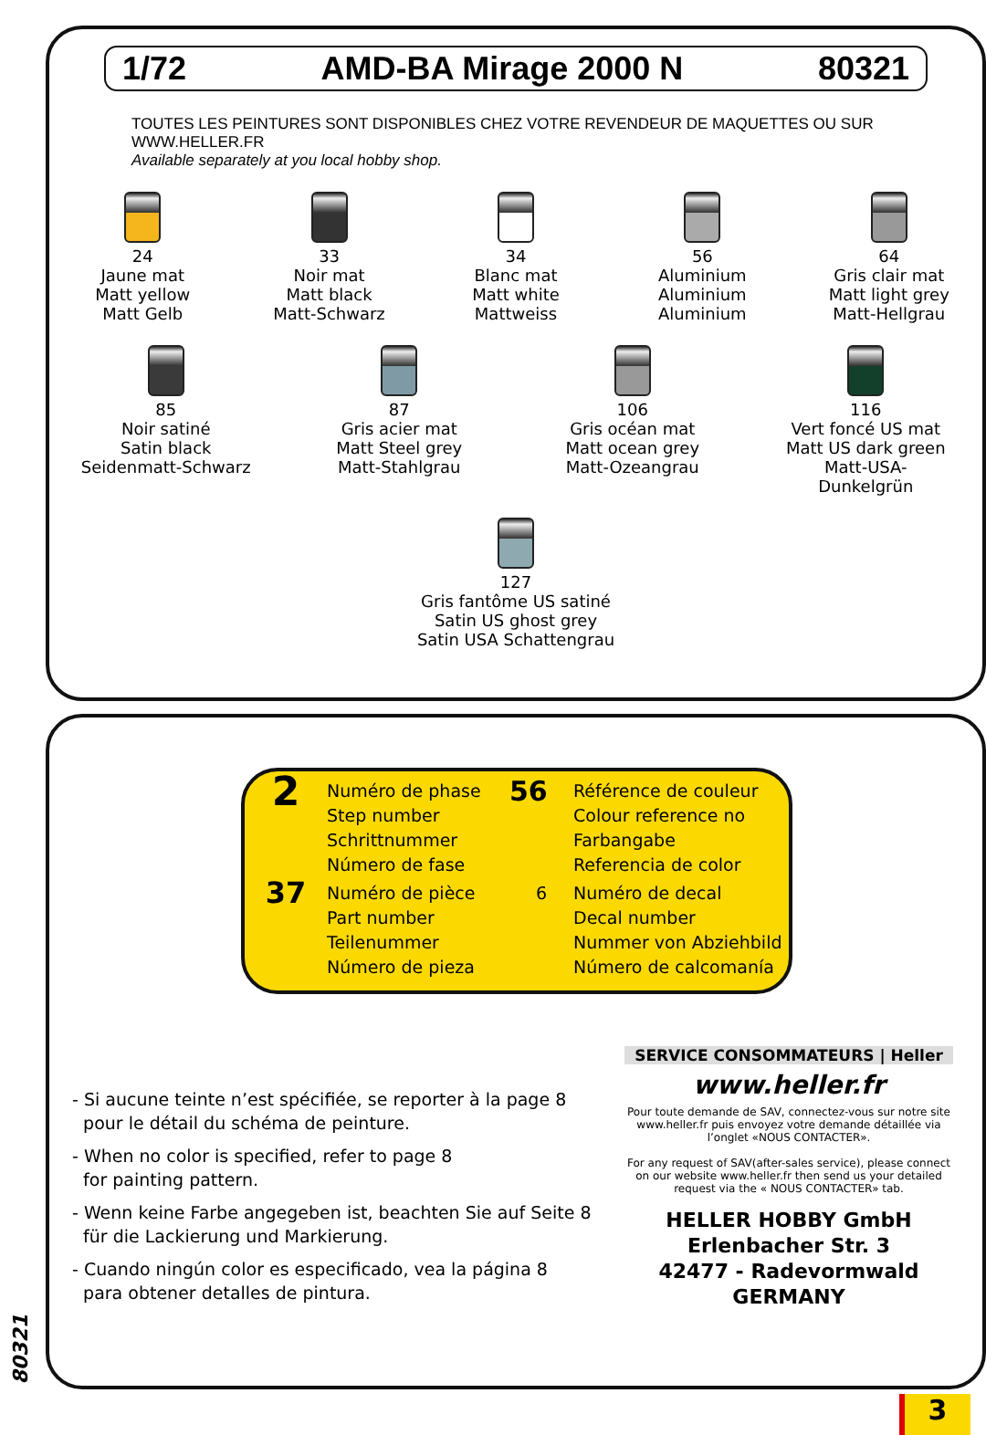1/72 AMD-BA Mirage 2000 N 80321
TOUTES LES PEINTURES SONT DISPONIBLES CHEZ VOTRE REVENDEUR DE MAQUETTES OU SUR WWW.HELLER.FR
Available separately at you local hobby shop.
24
Jaune mat
Matt yellow
Matt Gelb
33
Noir mat
Matt black
Matt-Schwarz
34
Blanc mat
Matt white
Mattweiss
56
Aluminium
Aluminium
Aluminium
64
Gris clair mat
Matt light grey
Matt-Hellgrau
85
Noir satiné
Satin black
Seidenmatt-Schwarz
87
Gris acier mat
Matt Steel grey
Matt-Stahlgrau
106
Gris océan mat
Matt ocean grey
Matt-Ozeangrau
116
Vert foncé US mat
Matt US dark green
Matt-USA-Dunkelgrün
127
Gris fantôme US satiné
Satin US ghost grey
Satin USA Schattengrau
2
Numéro de phase
Step number
Schrittnummer
Número de fase
56
Référence de couleur
Colour reference no
Farbangabe
Referencia de color
37
Numéro de pièce
Part number
Teilenummer
Número de pieza
6
Numéro de decal
Decal number
Nummer von Abziehbild
Número de calcomanía
- Si aucune teinte n’est spécifiée, se reporter à la page 8
pour le détail du schéma de peinture.
- When no color is specified, refer to page 8
for painting pattern.
- Wenn keine Farbe angegeben ist, beachten Sie auf Seite 8
für die Lackierung und Markierung.
- Cuando ningún color es especificado, vea la página 8
para obtener detalles de pintura.
SERVICE CONSOMMATEURS | Heller
www.heller.fr
Pour toute demande de SAV, connectez-vous sur notre site www.heller.fr puis envoyez votre demande détaillée via l’onglet «NOUS CONTACTER».
For any request of SAV(after-sales service), please connect on our website www.heller.fr then send us your detailed request via the « NOUS CONTACTER» tab.
HELLER HOBBY GmbH
Erlenbacher Str. 3
42477 - Radevormwald
GERMANY
80321
3